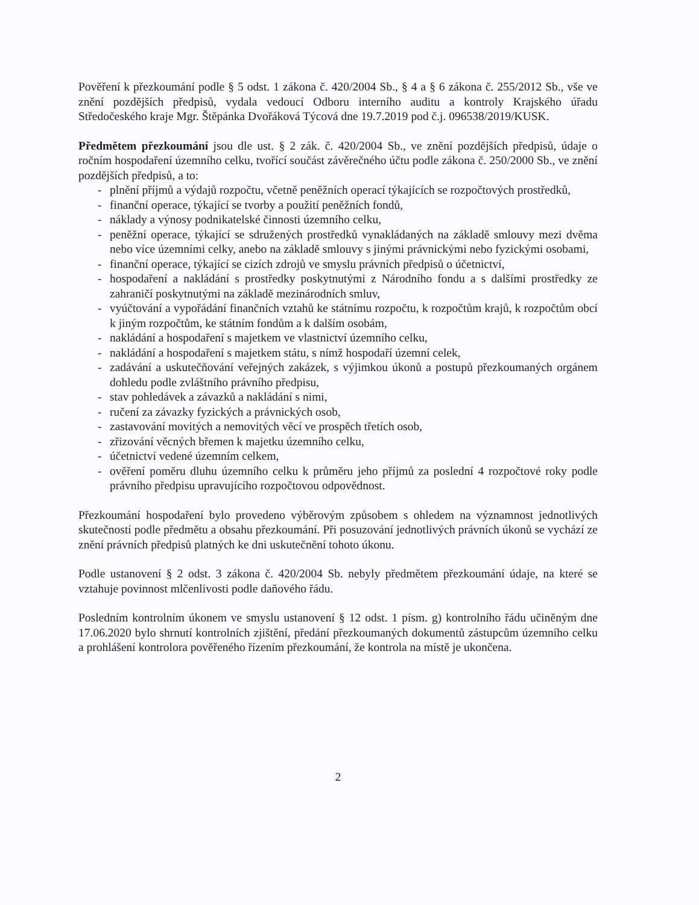Pověření k přezkoumání podle § 5 odst. 1 zákona č. 420/2004 Sb., § 4 a § 6 zákona č. 255/2012 Sb., vše ve znění pozdějších předpisů, vydala vedoucí Odboru interního auditu a kontroly Krajského úřadu Středočeského kraje Mgr. Štěpánka Dvořáková Týcová dne 19.7.2019 pod č.j. 096538/2019/KUSK.
Předmětem přezkoumání jsou dle ust. § 2 zák. č. 420/2004 Sb., ve znění pozdějších předpisů, údaje o ročním hospodaření územního celku, tvořící součást závěrečného účtu podle zákona č. 250/2000 Sb., ve znění pozdějších předpisů, a to:
- plnění příjmů a výdajů rozpočtu, včetně peněžních operací týkajících se rozpočtových prostředků,
- finanční operace, týkající se tvorby a použití peněžních fondů,
- náklady a výnosy podnikatelské činnosti územního celku,
- peněžní operace, týkající se sdružených prostředků vynakládaných na základě smlouvy mezi dvěma nebo více územními celky, anebo na základě smlouvy s jinými právnickými nebo fyzickými osobami,
- finanční operace, týkající se cizích zdrojů ve smyslu právních předpisů o účetnictví,
- hospodaření a nakládání s prostředky poskytnutými z Národního fondu a s dalšími prostředky ze zahraničí poskytnutými na základě mezinárodních smluv,
- vyúčtování a vypořádání finančních vztahů ke státnímu rozpočtu, k rozpočtům krajů, k rozpočtům obcí k jiným rozpočtům, ke státním fondům a k dalším osobám,
- nakládání a hospodaření s majetkem ve vlastnictví územního celku,
- nakládání a hospodaření s majetkem státu, s nímž hospodaří územní celek,
- zadávání a uskutečňování veřejných zakázek, s výjimkou úkonů a postupů přezkoumaných orgánem dohledu podle zvláštního právního předpisu,
- stav pohledávek a závazků a nakládání s nimi,
- ručení za závazky fyzických a právnických osob,
- zastavování movitých a nemovitých věcí ve prospěch třetích osob,
- zřizování věcných břemen k majetku územního celku,
- účetnictví vedené územním celkem,
- ověření poměru dluhu územního celku k průměru jeho příjmů za poslední 4 rozpočtové roky podle právního předpisu upravujícího rozpočtovou odpovědnost.
Přezkoumání hospodaření bylo provedeno výběrovým způsobem s ohledem na významnost jednotlivých skutečností podle předmětu a obsahu přezkoumání. Při posuzování jednotlivých právních úkonů se vychází ze znění právních předpisů platných ke dni uskutečnění tohoto úkonu.
Podle ustanovení § 2 odst. 3 zákona č. 420/2004 Sb. nebyly předmětem přezkoumání údaje, na které se vztahuje povinnost mlčenlivosti podle daňového řádu.
Posledním kontrolním úkonem ve smyslu ustanovení § 12 odst. 1 písm. g) kontrolního řádu učiněným dne 17.06.2020 bylo shrnutí kontrolních zjištění, předání přezkoumaných dokumentů zástupcům územního celku a prohlášení kontrolora pověřeného řízením přezkoumání, že kontrola na místě je ukončena.
2